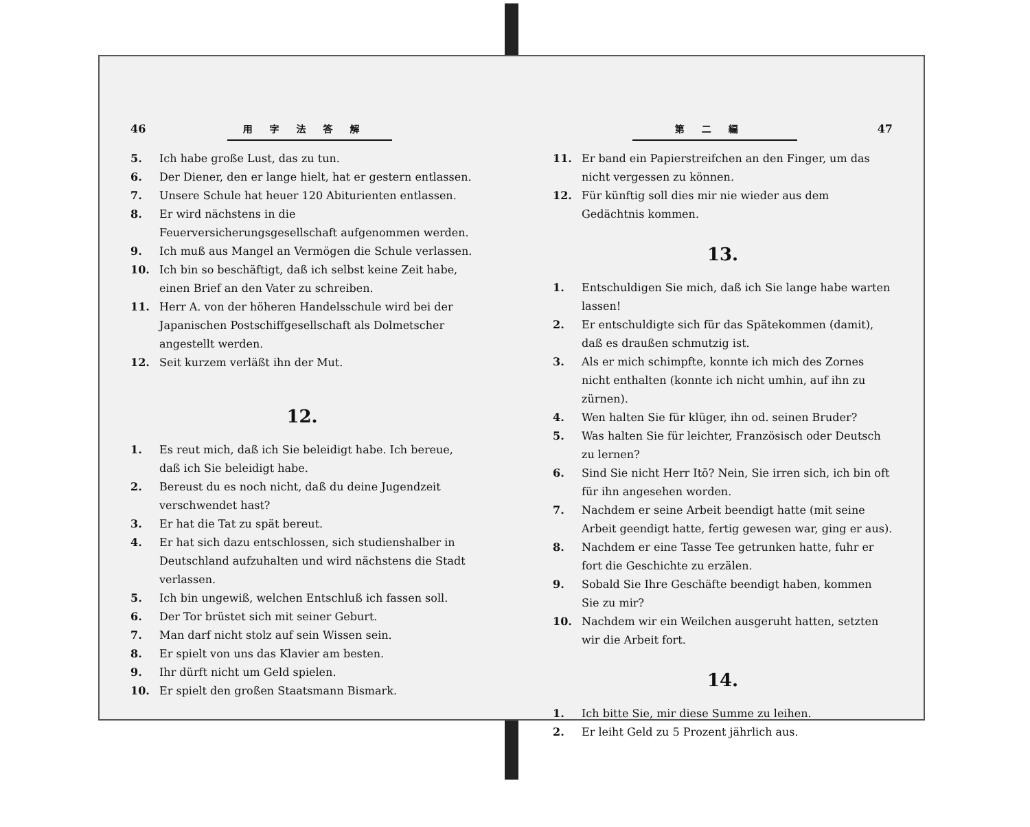46 用字法答解
5. Ich habe große Lust, das zu tun.
6. Der Diener, den er lange hielt, hat er gestern entlassen.
7. Unsere Schule hat heuer 120 Abiturienten entlassen.
8. Er wird nächstens in die Feuerversicherungsgesellschaft aufgenommen werden.
9. Ich muß aus Mangel an Vermögen die Schule verlassen.
10. Ich bin so beschäftigt, daß ich selbst keine Zeit habe, einen Brief an den Vater zu schreiben.
11. Herr A. von der höheren Handelsschule wird bei der Japanischen Postschiffgesellschaft als Dolmetscher angestellt werden.
12. Seit kurzem verläßt ihn der Mut.
12.
1. Es reut mich, daß ich Sie beleidigt habe. Ich bereue, daß ich Sie beleidigt habe.
2. Bereust du es noch nicht, daß du deine Jugendzeit verschwendet hast?
3. Er hat die Tat zu spät bereut.
4. Er hat sich dazu entschlossen, sich studienshalber in Deutschland aufzuhalten und wird nächstens die Stadt verlassen.
5. Ich bin ungewiß, welchen Entschluß ich fassen soll.
6. Der Tor brüstet sich mit seiner Geburt.
7. Man darf nicht stolz auf sein Wissen sein.
8. Er spielt von uns das Klavier am besten.
9. Ihr dürft nicht um Geld spielen.
10. Er spielt den großen Staatsmann Bismark.
第二編 47
11. Er band ein Papierstreifchen an den Finger, um das nicht vergessen zu können.
12. Für künftig soll dies mir nie wieder aus dem Gedächtnis kommen.
13.
1. Entschuldigen Sie mich, daß ich Sie lange habe warten lassen!
2. Er entschuldigte sich für das Spätekommen (damit), daß es draußen schmutzig ist.
3. Als er mich schimpfte, konnte ich mich des Zornes nicht enthalten (konnte ich nicht umhin, auf ihn zu zürnen).
4. Wen halten Sie für klüger, ihn od. seinen Bruder?
5. Was halten Sie für leichter, Französisch oder Deutsch zu lernen?
6. Sind Sie nicht Herr Itō? Nein, Sie irren sich, ich bin oft für ihn angesehen worden.
7. Nachdem er seine Arbeit beendigt hatte (mit seine Arbeit geendigt hatte, fertig gewesen war, ging er aus).
8. Nachdem er eine Tasse Tee getrunken hatte, fuhr er fort die Geschichte zu erzälen.
9. Sobald Sie Ihre Geschäfte beendigt haben, kommen Sie zu mir?
10. Nachdem wir ein Weilchen ausgeruht hatten, setzten wir die Arbeit fort.
14.
1. Ich bitte Sie, mir diese Summe zu leihen.
2. Er leiht Geld zu 5 Prozent jährlich aus.